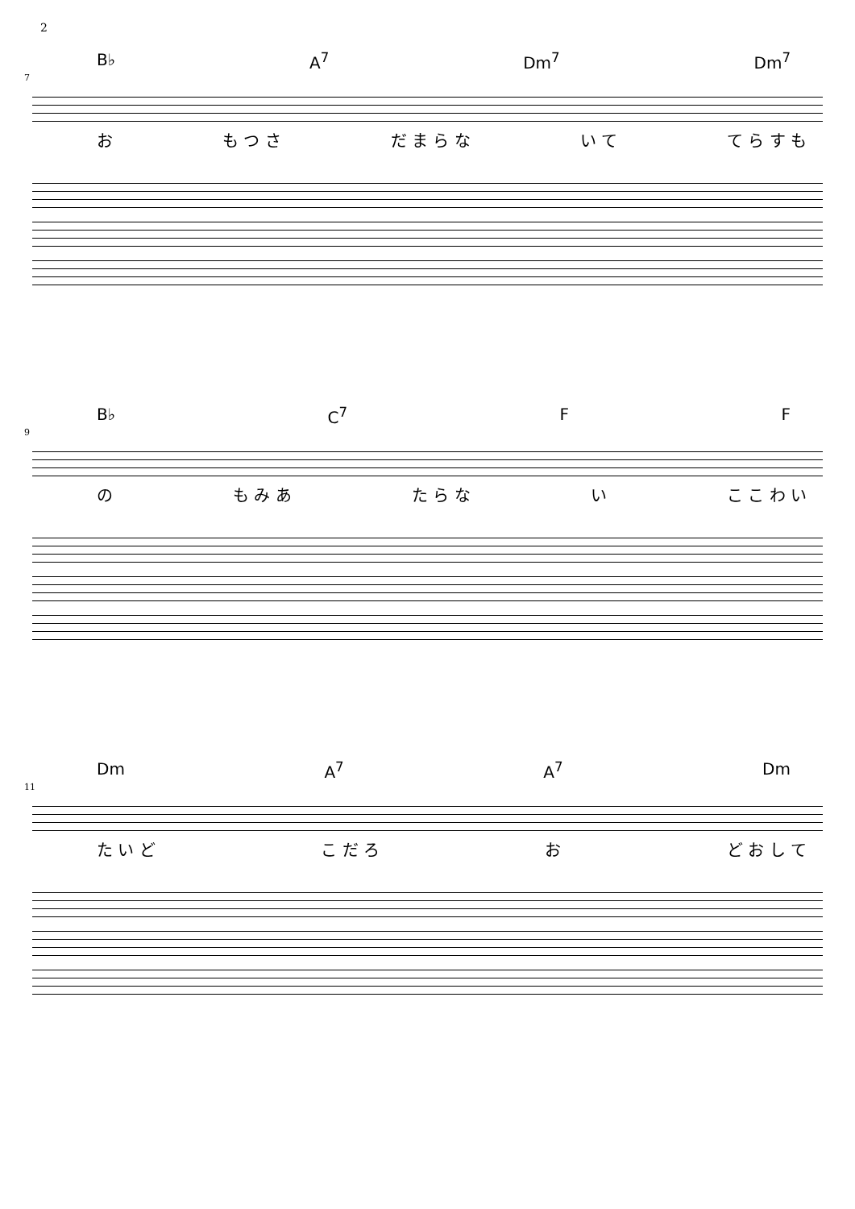2
B♭ A<sup>7</sup> Dm<sup>7</sup> Dm<sup>7</sup>
7
お も つ さ だ ま ら な い て て ら す も
B♭ C<sup>7</sup> F F
9
の も み あ た ら な い こ こ わ い
Dm A<sup>7</sup> A<sup>7</sup> Dm
11
た い ど こ だ ろ お ど お し て